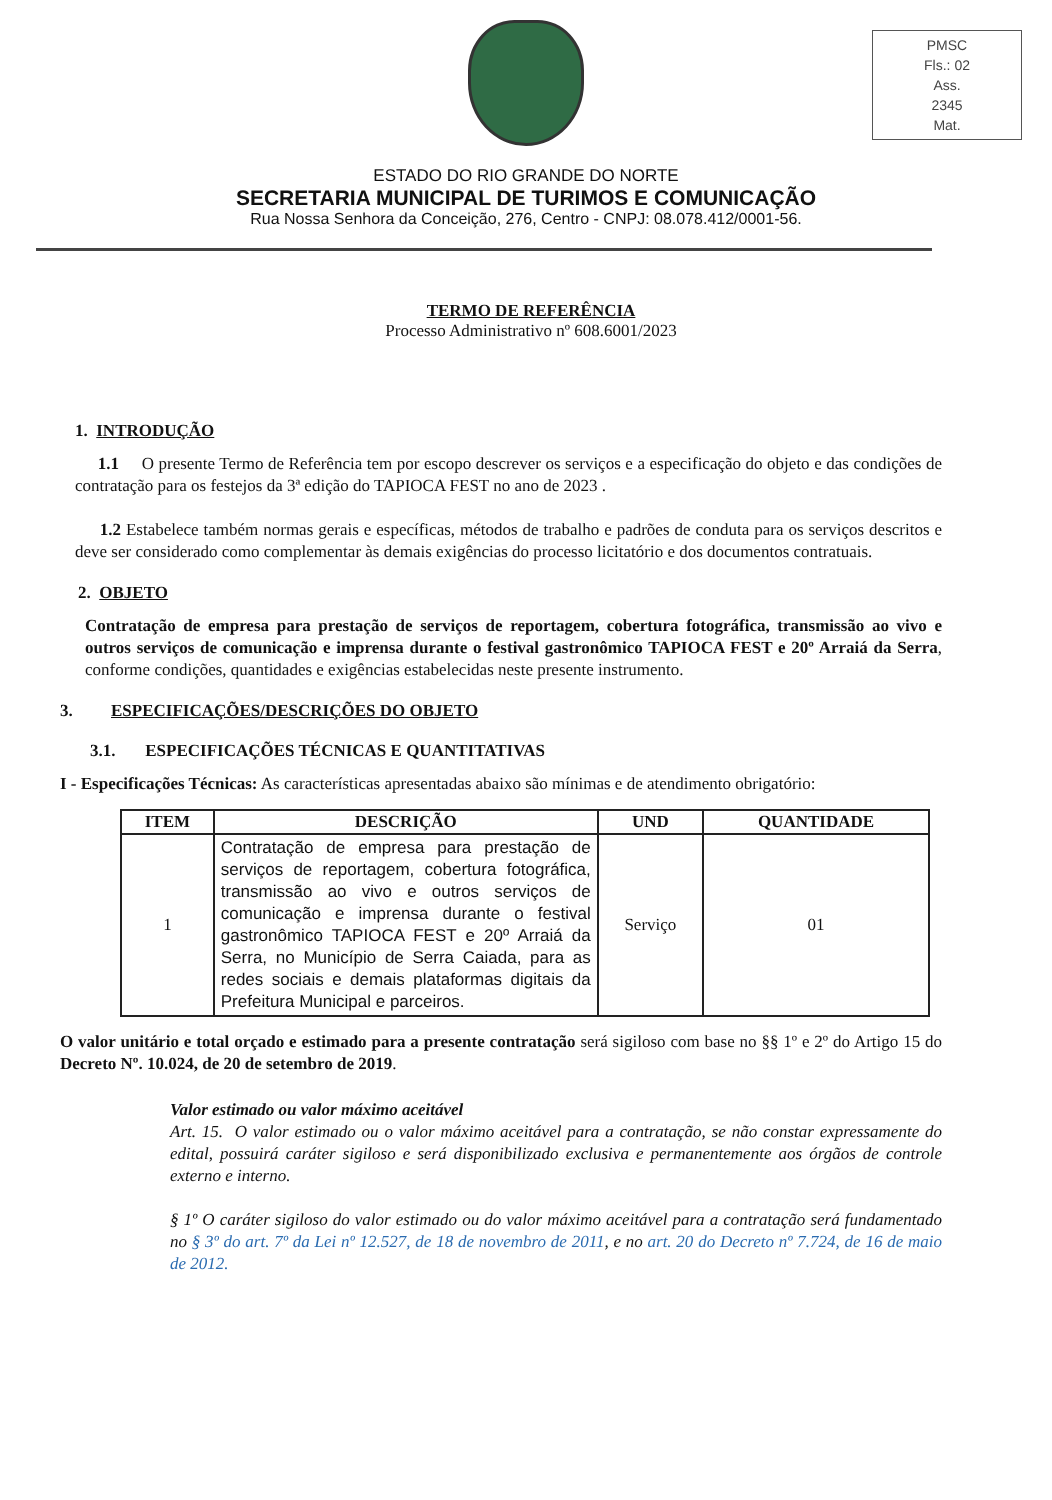PMSC
Fls.: 02
Ass.
2345
Mat.
ESTADO DO RIO GRANDE DO NORTE
SECRETARIA MUNICIPAL DE TURIMOS E COMUNICAÇÃO
Rua Nossa Senhora da Conceição, 276, Centro - CNPJ: 08.078.412/0001-56.
TERMO DE REFERÊNCIA
Processo Administrativo nº 608.6001/2023
1. INTRODUÇÃO
1.1 O presente Termo de Referência tem por escopo descrever os serviços e a especificação do objeto e das condições de contratação para os festejos da 3ª edição do TAPIOCA FEST no ano de 2023 .
1.2 Estabelece também normas gerais e específicas, métodos de trabalho e padrões de conduta para os serviços descritos e deve ser considerado como complementar às demais exigências do processo licitatório e dos documentos contratuais.
2. OBJETO
Contratação de empresa para prestação de serviços de reportagem, cobertura fotográfica, transmissão ao vivo e outros serviços de comunicação e imprensa durante o festival gastronômico TAPIOCA FEST e 20º Arraiá da Serra, conforme condições, quantidades e exigências estabelecidas neste presente instrumento.
3. ESPECIFICAÇÕES/DESCRIÇÕES DO OBJETO
3.1. ESPECIFICAÇÕES TÉCNICAS E QUANTITATIVAS
I - Especificações Técnicas: As características apresentadas abaixo são mínimas e de atendimento obrigatório:
| ITEM | DESCRIÇÃO | UND | QUANTIDADE |
| --- | --- | --- | --- |
| 1 | Contratação de empresa para prestação de serviços de reportagem, cobertura fotográfica, transmissão ao vivo e outros serviços de comunicação e imprensa durante o festival gastronômico TAPIOCA FEST e 20º Arraiá da Serra, no Município de Serra Caiada, para as redes sociais e demais plataformas digitais da Prefeitura Municipal e parceiros. | Serviço | 01 |
O valor unitário e total orçado e estimado para a presente contratação será sigiloso com base no §§ 1º e 2º do Artigo 15 do Decreto Nº. 10.024, de 20 de setembro de 2019.
Valor estimado ou valor máximo aceitável
Art. 15. O valor estimado ou o valor máximo aceitável para a contratação, se não constar expressamente do edital, possuirá caráter sigiloso e será disponibilizado exclusiva e permanentemente aos órgãos de controle externo e interno.
§ 1º O caráter sigiloso do valor estimado ou do valor máximo aceitável para a contratação será fundamentado no § 3º do art. 7º da Lei nº 12.527, de 18 de novembro de 2011, e no art. 20 do Decreto nº 7.724, de 16 de maio de 2012.